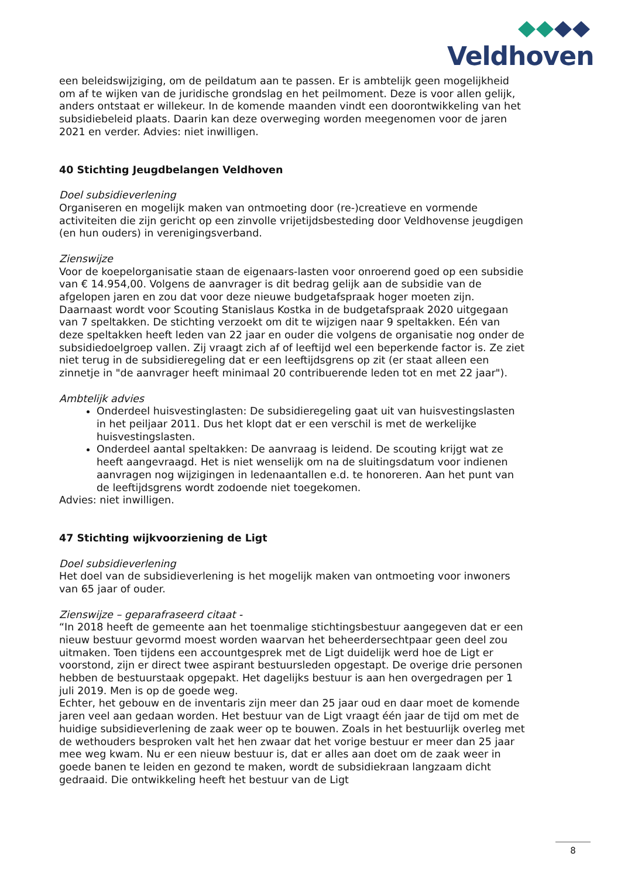Veldhoven
een beleidswijziging, om de peildatum aan te passen. Er is ambtelijk geen mogelijkheid om af te wijken van de juridische grondslag en het peilmoment. Deze is voor allen gelijk, anders ontstaat er willekeur. In de komende maanden vindt een doorontwikkeling van het subsidiebeleid plaats. Daarin kan deze overweging worden meegenomen voor de jaren 2021 en verder. Advies: niet inwilligen.
40 Stichting Jeugdbelangen Veldhoven
Doel subsidieverlening
Organiseren en mogelijk maken van ontmoeting door (re-)creatieve en vormende activiteiten die zijn gericht op een zinvolle vrijetijdsbesteding door Veldhovense jeugdigen (en hun ouders) in verenigingsverband.
Zienswijze
Voor de koepelorganisatie staan de eigenaars-lasten voor onroerend goed op een subsidie van € 14.954,00. Volgens de aanvrager is dit bedrag gelijk aan de subsidie van de afgelopen jaren en zou dat voor deze nieuwe budgetafspraak hoger moeten zijn.
Daarnaast wordt voor Scouting Stanislaus Kostka in de budgetafspraak 2020 uitgegaan van 7 speltakken. De stichting verzoekt om dit te wijzigen naar 9 speltakken. Eén van deze speltakken heeft leden van 22 jaar en ouder die volgens de organisatie nog onder de subsidiedoelgroep vallen. Zij vraagt zich af of leeftijd wel een beperkende factor is. Ze ziet niet terug in de subsidieregeling dat er een leeftijdsgrens op zit (er staat alleen een zinnetje in "de aanvrager heeft minimaal 20 contribuerende leden tot en met 22 jaar").
Ambtelijk advies
Onderdeel huisvestinglasten: De subsidieregeling gaat uit van huisvestingslasten in het peiljaar 2011. Dus het klopt dat er een verschil is met de werkelijke huisvestingslasten.
Onderdeel aantal speltakken: De aanvraag is leidend. De scouting krijgt wat ze heeft aangevraagd. Het is niet wenselijk om na de sluitingsdatum voor indienen aanvragen nog wijzigingen in ledenaantallen e.d. te honoreren. Aan het punt van de leeftijdsgrens wordt zodoende niet toegekomen.
Advies: niet inwilligen.
47 Stichting wijkvoorziening de Ligt
Doel subsidieverlening
Het doel van de subsidieverlening is het mogelijk maken van ontmoeting voor inwoners van 65 jaar of ouder.
Zienswijze – geparafraseerd citaat -
“In 2018 heeft de gemeente aan het toenmalige stichtingsbestuur aangegeven dat er een nieuw bestuur gevormd moest worden waarvan het beheerdersechtpaar geen deel zou uitmaken. Toen tijdens een accountgesprek met de Ligt duidelijk werd hoe de Ligt er voorstond, zijn er direct twee aspirant bestuursleden opgestapt. De overige drie personen hebben de bestuurstaak opgepakt. Het dagelijks bestuur is aan hen overgedragen per 1 juli 2019. Men is op de goede weg.
Echter, het gebouw en de inventaris zijn meer dan 25 jaar oud en daar moet de komende jaren veel aan gedaan worden. Het bestuur van de Ligt vraagt één jaar de tijd om met de huidige subsidieverlening de zaak weer op te bouwen. Zoals in het bestuurlijk overleg met de wethouders besproken valt het hen zwaar dat het vorige bestuur er meer dan 25 jaar mee weg kwam. Nu er een nieuw bestuur is, dat er alles aan doet om de zaak weer in goede banen te leiden en gezond te maken, wordt de subsidiekraan langzaam dicht gedraaid. Die ontwikkeling heeft het bestuur van de Ligt
8